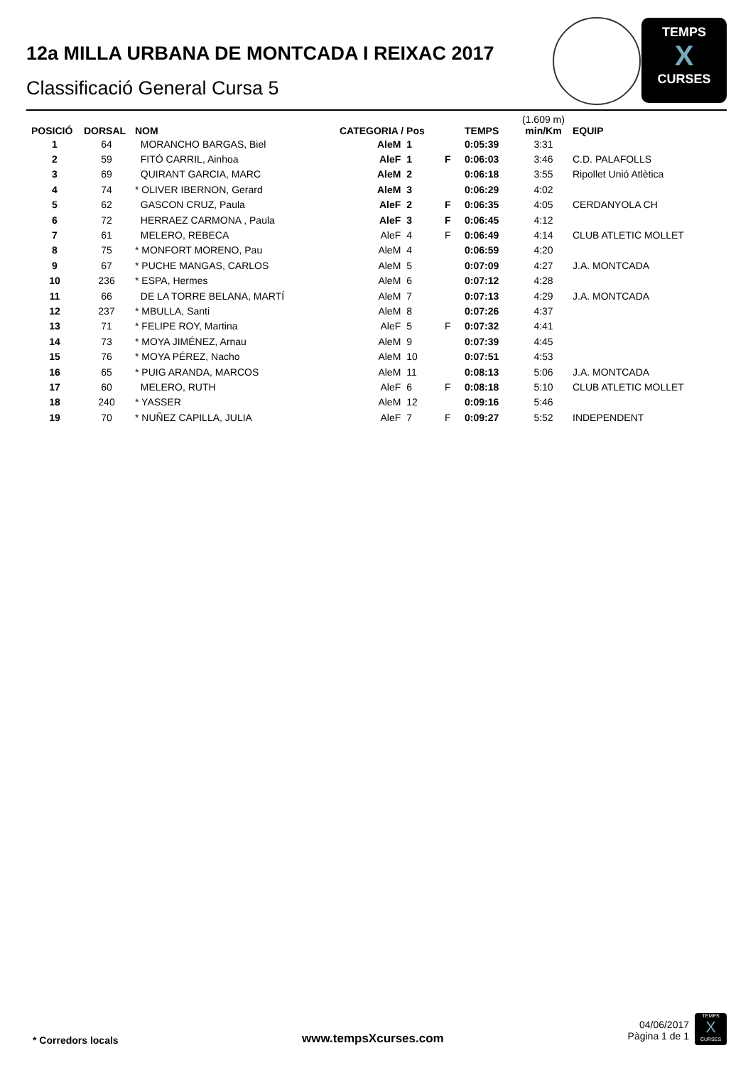12a MILLA URBANA DE MONTCADA I REIXAC 2017
Classificació General Cursa 5
TEMPS
X
CURSES
| POSICIÓ | DORSAL | NOM | CATEGORIA / Pos | | | TEMPS | (1.609 m) min/Km | EQUIP |
| --- | --- | --- | --- | --- | --- | --- | --- | --- |
| 1 | 64 | MORANCHO BARGAS, Biel | AleM | 1 | | 0:05:39 | 3:31 | |
| 2 | 59 | FITÓ CARRIL, Ainhoa | AleF | 1 | F | 0:06:03 | 3:46 | C.D. PALAFOLLS |
| 3 | 69 | QUIRANT GARCIA, MARC | AleM | 2 | | 0:06:18 | 3:55 | Ripollet Unió Atlètica |
| 4 | 74 | * OLIVER IBERNON, Gerard | AleM | 3 | | 0:06:29 | 4:02 | |
| 5 | 62 | GASCON CRUZ, Paula | AleF | 2 | F | 0:06:35 | 4:05 | CERDANYOLA CH |
| 6 | 72 | HERRAEZ CARMONA , Paula | AleF | 3 | F | 0:06:45 | 4:12 | |
| 7 | 61 | MELERO, REBECA | AleF | 4 | F | 0:06:49 | 4:14 | CLUB ATLETIC MOLLET |
| 8 | 75 | * MONFORT MORENO, Pau | AleM | 4 | | 0:06:59 | 4:20 | |
| 9 | 67 | * PUCHE MANGAS, CARLOS | AleM | 5 | | 0:07:09 | 4:27 | J.A. MONTCADA |
| 10 | 236 | * ESPA, Hermes | AleM | 6 | | 0:07:12 | 4:28 | |
| 11 | 66 | DE LA TORRE BELANA, MARTÍ | AleM | 7 | | 0:07:13 | 4:29 | J.A. MONTCADA |
| 12 | 237 | * MBULLA, Santi | AleM | 8 | | 0:07:26 | 4:37 | |
| 13 | 71 | * FELIPE ROY, Martina | AleF | 5 | F | 0:07:32 | 4:41 | |
| 14 | 73 | * MOYA JIMÉNEZ, Arnau | AleM | 9 | | 0:07:39 | 4:45 | |
| 15 | 76 | * MOYA PÉREZ, Nacho | AleM | 10 | | 0:07:51 | 4:53 | |
| 16 | 65 | * PUIG ARANDA, MARCOS | AleM | 11 | | 0:08:13 | 5:06 | J.A. MONTCADA |
| 17 | 60 | MELERO, RUTH | AleF | 6 | F | 0:08:18 | 5:10 | CLUB ATLETIC MOLLET |
| 18 | 240 | * YASSER | AleM | 12 | | 0:09:16 | 5:46 | |
| 19 | 70 | * NUÑEZ CAPILLA, JULIA | AleF | 7 | F | 0:09:27 | 5:52 | INDEPENDENT |
* Corredors locals www.tempsXcurses.com
04/06/2017
Pàgina 1 de 1
TEMPS
X
CURSES